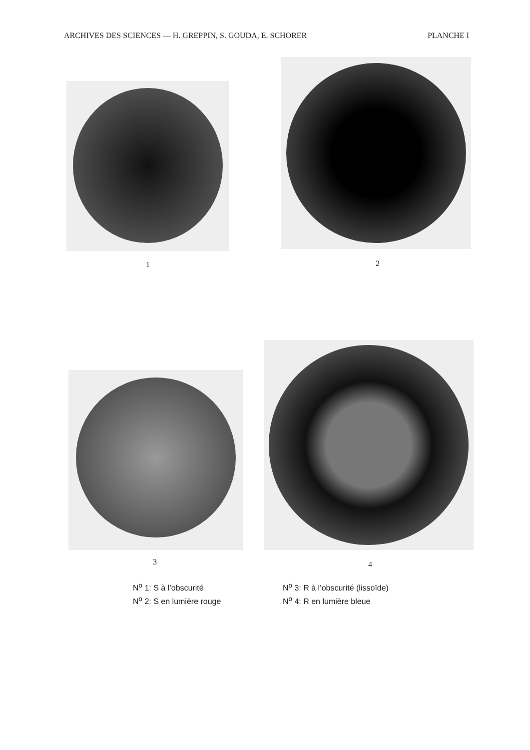ARCHIVES DES SCIENCES — H. GREPPIN, S. GOUDA, E. SCHORER PLANCHE I
1 2
3 4
N<sup>o</sup> 1: S à l’obscurité
N<sup>o</sup> 2: S en lumière rouge
N<sup>o</sup> 3: R à l’obscurité (lissoïde)
N<sup>o</sup> 4: R en lumière bleue